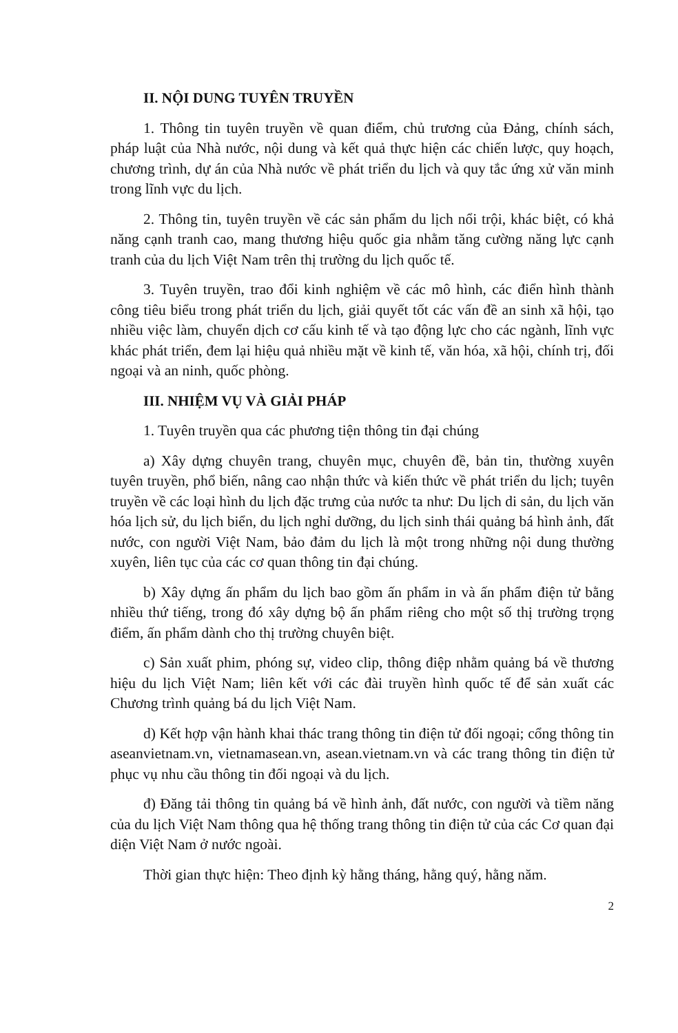II. NỘI DUNG TUYÊN TRUYỀN
1. Thông tin tuyên truyền về quan điểm, chủ trương của Đảng, chính sách, pháp luật của Nhà nước, nội dung và kết quả thực hiện các chiến lược, quy hoạch, chương trình, dự án của Nhà nước về phát triển du lịch và quy tắc ứng xử văn minh trong lĩnh vực du lịch.
2. Thông tin, tuyên truyền về các sản phẩm du lịch nổi trội, khác biệt, có khả năng cạnh tranh cao, mang thương hiệu quốc gia nhằm tăng cường năng lực cạnh tranh của du lịch Việt Nam trên thị trường du lịch quốc tế.
3. Tuyên truyền, trao đổi kinh nghiệm về các mô hình, các điển hình thành công tiêu biểu trong phát triển du lịch, giải quyết tốt các vấn đề an sinh xã hội, tạo nhiều việc làm, chuyển dịch cơ cấu kinh tế và tạo động lực cho các ngành, lĩnh vực khác phát triển, đem lại hiệu quả nhiều mặt về kinh tế, văn hóa, xã hội, chính trị, đối ngoại và an ninh, quốc phòng.
III. NHIỆM VỤ VÀ GIẢI PHÁP
1. Tuyên truyền qua các phương tiện thông tin đại chúng
a) Xây dựng chuyên trang, chuyên mục, chuyên đề, bản tin, thường xuyên tuyên truyền, phổ biến, nâng cao nhận thức và kiến thức về phát triển du lịch; tuyên truyền về các loại hình du lịch đặc trưng của nước ta như: Du lịch di sản, du lịch văn hóa lịch sử, du lịch biển, du lịch nghỉ dưỡng, du lịch sinh thái quảng bá hình ảnh, đất nước, con người Việt Nam, bảo đảm du lịch là một trong những nội dung thường xuyên, liên tục của các cơ quan thông tin đại chúng.
b) Xây dựng ấn phẩm du lịch bao gồm ấn phẩm in và ấn phẩm điện tử bằng nhiều thứ tiếng, trong đó xây dựng bộ ấn phẩm riêng cho một số thị trường trọng điểm, ấn phẩm dành cho thị trường chuyên biệt.
c) Sản xuất phim, phóng sự, video clip, thông điệp nhằm quảng bá về thương hiệu du lịch Việt Nam; liên kết với các đài truyền hình quốc tế để sản xuất các Chương trình quảng bá du lịch Việt Nam.
d) Kết hợp vận hành khai thác trang thông tin điện tử đối ngoại; cổng thông tin aseanvietnam.vn, vietnamasean.vn, asean.vietnam.vn và các trang thông tin điện tử phục vụ nhu cầu thông tin đối ngoại và du lịch.
đ) Đăng tải thông tin quảng bá về hình ảnh, đất nước, con người và tiềm năng của du lịch Việt Nam thông qua hệ thống trang thông tin điện tử của các Cơ quan đại diện Việt Nam ở nước ngoài.
Thời gian thực hiện: Theo định kỳ hằng tháng, hằng quý, hằng năm.
2